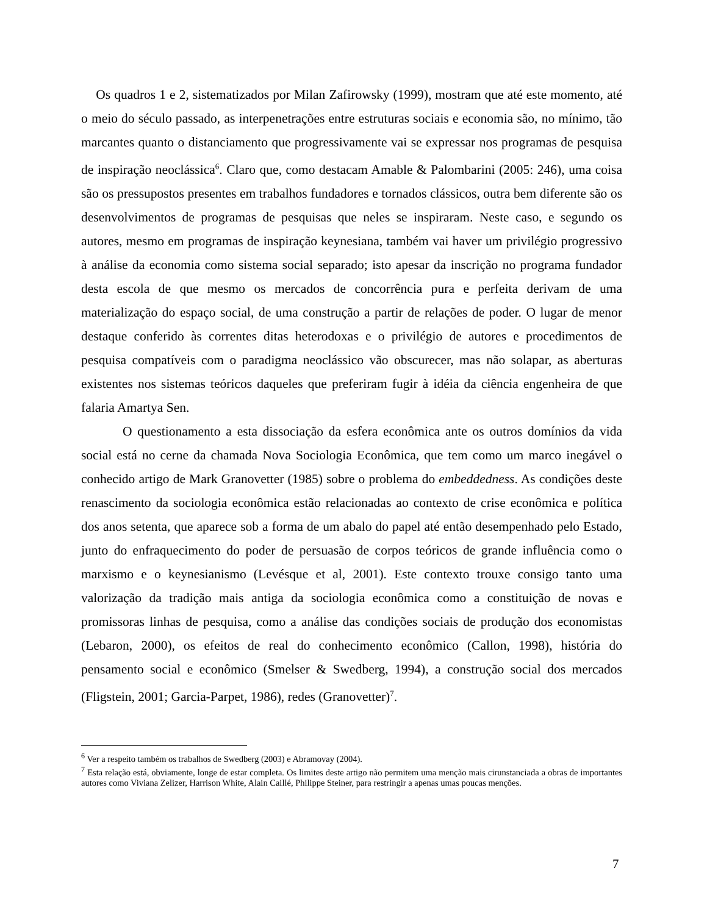Os quadros 1 e 2, sistematizados por Milan Zafirowsky (1999), mostram que até este momento, até o meio do século passado, as interpenetrações entre estruturas sociais e economia são, no mínimo, tão marcantes quanto o distanciamento que progressivamente vai se expressar nos programas de pesquisa de inspiração neoclássica<sup>6</sup>. Claro que, como destacam Amable & Palombarini (2005: 246), uma coisa são os pressupostos presentes em trabalhos fundadores e tornados clássicos, outra bem diferente são os desenvolvimentos de programas de pesquisas que neles se inspiraram. Neste caso, e segundo os autores, mesmo em programas de inspiração keynesiana, também vai haver um privilégio progressivo à análise da economia como sistema social separado; isto apesar da inscrição no programa fundador desta escola de que mesmo os mercados de concorrência pura e perfeita derivam de uma materialização do espaço social, de uma construção a partir de relações de poder. O lugar de menor destaque conferido às correntes ditas heterodoxas e o privilégio de autores e procedimentos de pesquisa compatíveis com o paradigma neoclássico vão obscurecer, mas não solapar, as aberturas existentes nos sistemas teóricos daqueles que preferiram fugir à idéia da ciência engenheira de que falaria Amartya Sen.
O questionamento a esta dissociação da esfera econômica ante os outros domínios da vida social está no cerne da chamada Nova Sociologia Econômica, que tem como um marco inegável o conhecido artigo de Mark Granovetter (1985) sobre o problema do embeddedness. As condições deste renascimento da sociologia econômica estão relacionadas ao contexto de crise econômica e política dos anos setenta, que aparece sob a forma de um abalo do papel até então desempenhado pelo Estado, junto do enfraquecimento do poder de persuasão de corpos teóricos de grande influência como o marxismo e o keynesianismo (Levésque et al, 2001). Este contexto trouxe consigo tanto uma valorização da tradição mais antiga da sociologia econômica como a constituição de novas e promissoras linhas de pesquisa, como a análise das condições sociais de produção dos economistas (Lebaron, 2000), os efeitos de real do conhecimento econômico (Callon, 1998), história do pensamento social e econômico (Smelser & Swedberg, 1994), a construção social dos mercados (Fligstein, 2001; Garcia-Parpet, 1986), redes (Granovetter)<sup>7</sup>.
<sup>6</sup> Ver a respeito também os trabalhos de Swedberg (2003) e Abramovay (2004).
<sup>7</sup> Esta relação está, obviamente, longe de estar completa. Os limites deste artigo não permitem uma menção mais cirunstanciada a obras de importantes autores como Viviana Zelizer, Harrison White, Alain Caillé, Philippe Steiner, para restringir a apenas umas poucas menções.
7